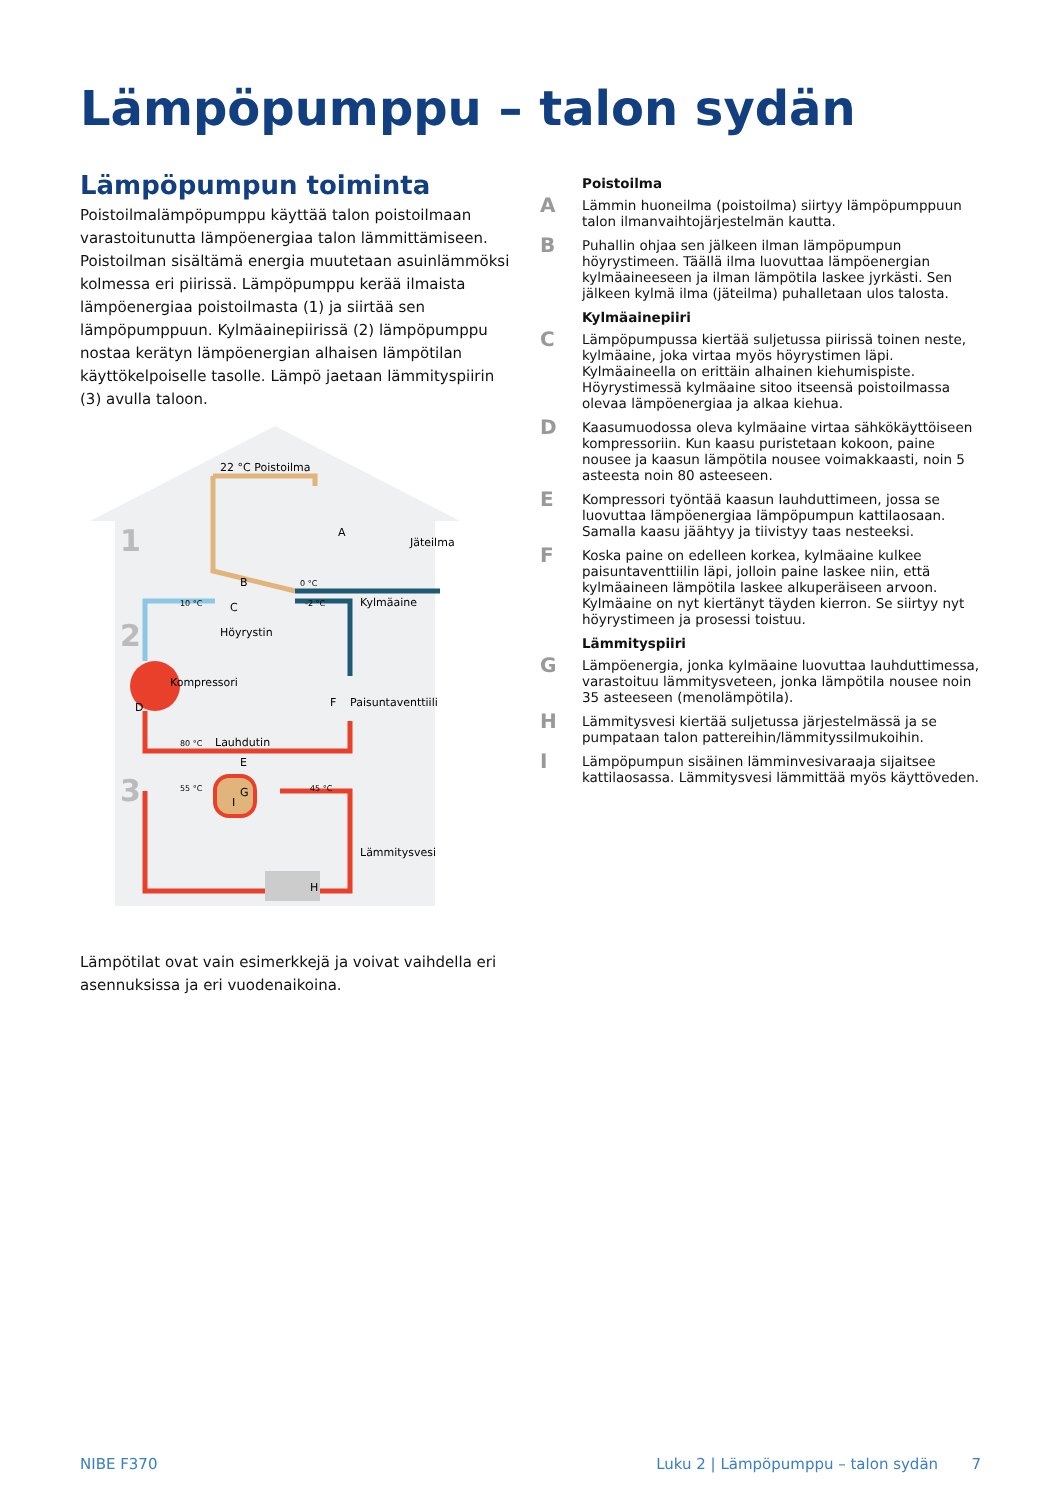Lämpöpumppu – talon sydän
Lämpöpumpun toiminta
Poistoilmalämpöpumppu käyttää talon poistoilmaan varastoitunutta lämpöenergiaa talon lämmittämiseen. Poistoilman sisältämä energia muutetaan asuinlämmöksi kolmessa eri piirissä. Lämpöpumppu kerää ilmaista lämpöenergiaa poistoilmasta (1) ja siirtää sen lämpöpumppuun. Kylmäainepiirissä (2) lämpöpumppu nostaa kerätyn lämpöenergian alhaisen lämpötilan käyttökelpoiselle tasolle. Lämpö jaetaan lämmityspiirin (3) avulla taloon.
1
2
3
22 °C Poistoilma
A
Jäteilma
0 °C
B
10 °C
C
-2 °C
Kylmäaine
Höyrystin
Kompressori
D
F
Paisuntaventtiili
80 °C
Lauhdutin
E
55 °C
G
45 °C
Lämmitysvesi
I
H
Lämpötilat ovat vain esimerkkejä ja voivat vaihdella eri asennuksissa ja eri vuodenaikoina.
Poistoilma
A Lämmin huoneilma (poistoilma) siirtyy lämpöpumppuun talon ilmanvaihtojärjestelmän kautta.
B Puhallin ohjaa sen jälkeen ilman lämpöpumpun höyrystimeen. Täällä ilma luovuttaa lämpöenergian kylmäaineeseen ja ilman lämpötila laskee jyrkästi. Sen jälkeen kylmä ilma (jäteilma) puhalletaan ulos talosta.
Kylmäainepiiri
C Lämpöpumpussa kiertää suljetussa piirissä toinen neste, kylmäaine, joka virtaa myös höyrystimen läpi. Kylmäaineella on erittäin alhainen kiehumispiste. Höyrystimessä kylmäaine sitoo itseensä poistoilmassa olevaa lämpöenergiaa ja alkaa kiehua.
D Kaasumuodossa oleva kylmäaine virtaa sähkökäyttöiseen kompressoriin. Kun kaasu puristetaan kokoon, paine nousee ja kaasun lämpötila nousee voimakkaasti, noin 5 asteesta noin 80 asteeseen.
E Kompressori työntää kaasun lauhduttimeen, jossa se luovuttaa lämpöenergiaa lämpöpumpun kattilaosaan. Samalla kaasu jäähtyy ja tiivistyy taas nesteeksi.
F Koska paine on edelleen korkea, kylmäaine kulkee paisuntaventtiilin läpi, jolloin paine laskee niin, että kylmäaineen lämpötila laskee alkuperäiseen arvoon. Kylmäaine on nyt kiertänyt täyden kierron. Se siirtyy nyt höyrystimeen ja prosessi toistuu.
Lämmityspiiri
G Lämpöenergia, jonka kylmäaine luovuttaa lauhduttimessa, varastoituu lämmitysveteen, jonka lämpötila nousee noin 35 asteeseen (menolämpötila).
H Lämmitysvesi kiertää suljetussa järjestelmässä ja se pumpataan talon pattereihin/lämmityssilmukoihin.
I Lämpöpumpun sisäinen lämminvesivaraaja sijaitsee kattilaosassa. Lämmitysvesi lämmittää myös käyttöveden.
NIBE F370 Luku 2 | Lämpöpumppu – talon sydän 7